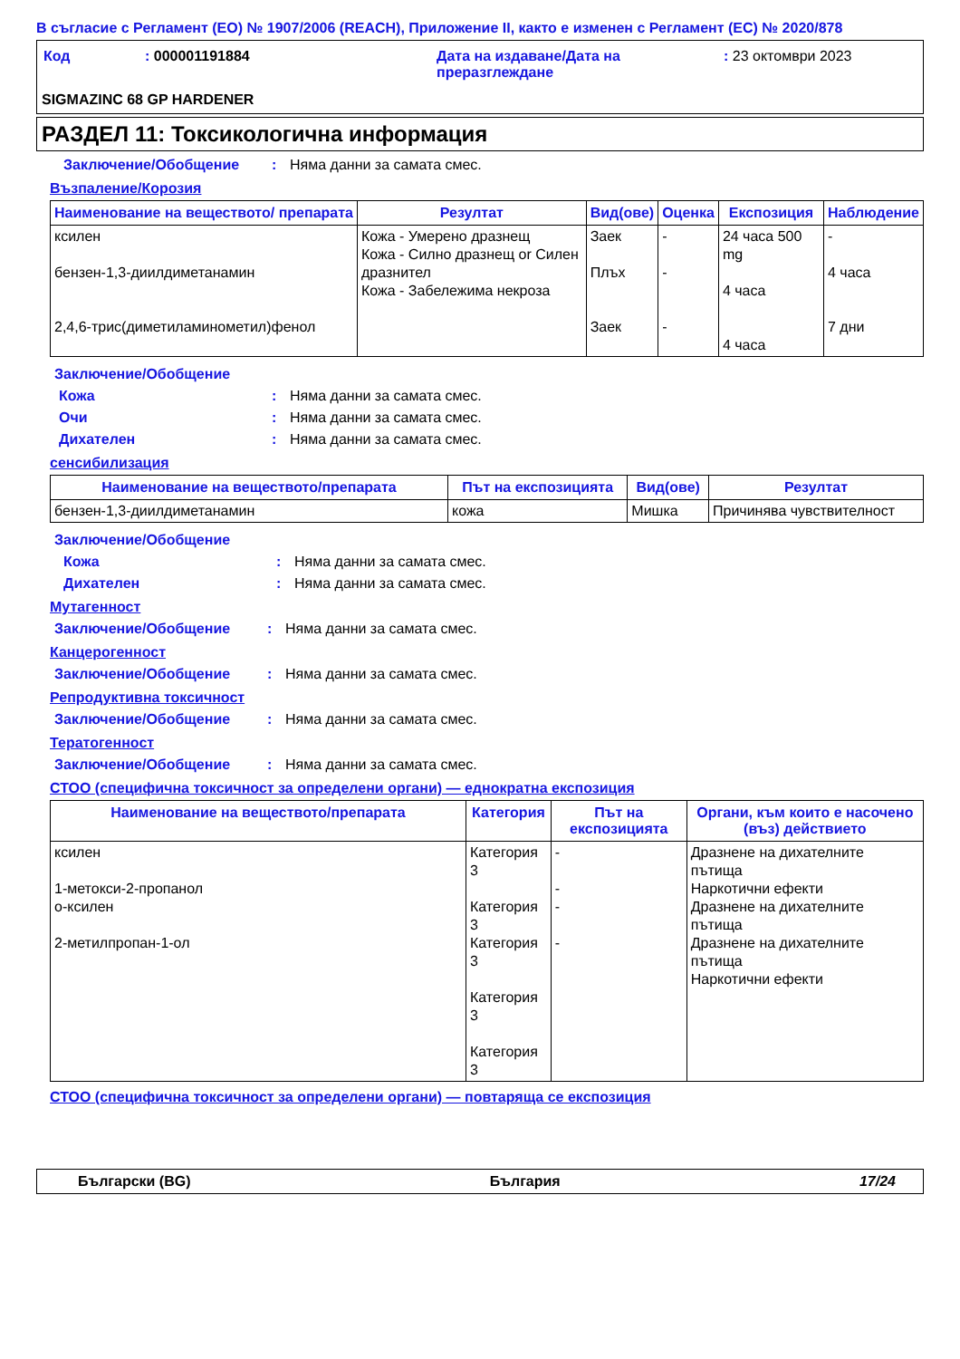В съгласие с Регламент (ЕО) № 1907/2006 (REACH), Приложение II, както е изменен с Регламент (ЕС) № 2020/878
| Код | : 000001191884 | Дата на издаване/Дата на преразглеждане | : 23 октомври 2023 |
SIGMAZINC 68 GP HARDENER
РАЗДЕЛ 11: Токсикологична информация
Заключение/Обобщение: Няма данни за самата смес.
Възпаление/Корозия
| Наименование на веществото/ препарата | Резултат | Вид(ове) | Оценка | Експозиция | Наблюдение |
| --- | --- | --- | --- | --- | --- |
| ксилен бензен-1,3-диилдиметанамин 2,4,6-трис(диметиламинометил)фенол | Кожа - Умерено дразнещ Кожа - Силно дразнещ or Силен дразнител Кожа - Забележима некроза | Заек Плъх Заек | - - - | 24 часа 500 mg 4 часа 4 часа | - 4 часа 7 дни |
Заключение/Обобщение
Кожа: Няма данни за самата смес.
Очи: Няма данни за самата смес.
Дихателен: Няма данни за самата смес.
сенсибилизация
| Наименование на веществото/препарата | Път на експозицията | Вид(ове) | Резултат |
| --- | --- | --- | --- |
| бензен-1,3-диилдиметанамин | кожа | Мишка | Причинява чувствителност |
Заключение/Обобщение
Кожа: Няма данни за самата смес.
Дихателен: Няма данни за самата смес.
Мутагенност
Заключение/Обобщение: Няма данни за самата смес.
Канцерогенност
Заключение/Обобщение: Няма данни за самата смес.
Репродуктивна токсичност
Заключение/Обобщение: Няма данни за самата смес.
Тератогенност
Заключение/Обобщение: Няма данни за самата смес.
СТОО (специфична токсичност за определени органи) — еднократна експозиция
| Наименование на веществото/препарата | Категория | Път на експозицията | Органи, към които е насочено (въз) действието |
| --- | --- | --- | --- |
| ксилен 1-метокси-2-пропанол о-ксилен 2-метилпропан-1-ол | Категория 3 Категория 3 Категория 3 Категория 3 Категория 3 | - - - - | Дразнене на дихателните пътища Наркотични ефекти Дразнене на дихателните пътища Дразнене на дихателните пътища Наркотични ефекти |
СТОО (специфична токсичност за определени органи) — повтаряща се експозиция
Български (BG) България 17/24